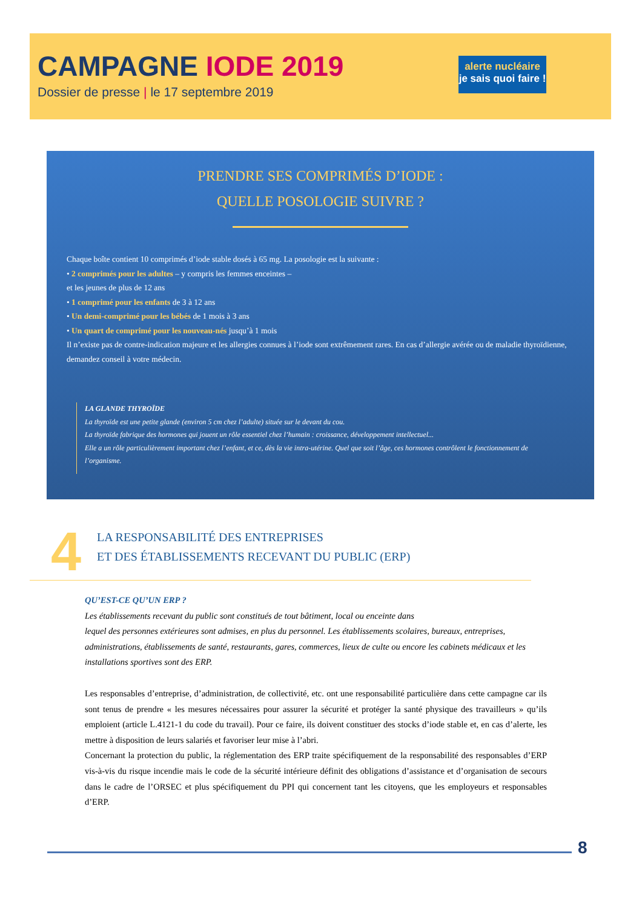CAMPAGNE IODE 2019
Dossier de presse | le 17 septembre 2019
alerte nucléaire
je sais quoi faire !
PRENDRE SES COMPRIMÉS D’IODE :
QUELLE POSOLOGIE SUIVRE ?
Chaque boîte contient 10 comprimés d’iode stable dosés à 65 mg. La posologie est la suivante :
• 2 comprimés pour les adultes – y compris les femmes enceintes –
et les jeunes de plus de 12 ans
• 1 comprimé pour les enfants de 3 à 12 ans
• Un demi-comprimé pour les bébés de 1 mois à 3 ans
• Un quart de comprimé pour les nouveau-nés jusqu’à 1 mois
Il n’existe pas de contre-indication majeure et les allergies connues à l’iode sont extrêmement rares. En cas d’allergie avérée ou de maladie thyroïdienne, demandez conseil à votre médecin.
LA GLANDE THYROÏDE
La thyroïde est une petite glande (environ 5 cm chez l’adulte) située sur le devant du cou.
La thyroïde fabrique des hormones qui jouent un rôle essentiel chez l’humain : croissance, développement intellectuel...
Elle a un rôle particulièrement important chez l’enfant, et ce, dès la vie intra-utérine. Quel que soit l’âge, ces hormones contrôlent le fonctionnement de l’organisme.
4
LA RESPONSABILITÉ DES ENTREPRISES
ET DES ÉTABLISSEMENTS RECEVANT DU PUBLIC (ERP)
QU’EST-CE QU’UN ERP ?
Les établissements recevant du public sont constitués de tout bâtiment, local ou enceinte dans
lequel des personnes extérieures sont admises, en plus du personnel. Les établissements scolaires, bureaux, entreprises, administrations, établissements de santé, restaurants, gares, commerces, lieux de culte ou encore les cabinets médicaux et les installations sportives sont des ERP.
Les responsables d’entreprise, d’administration, de collectivité, etc. ont une responsabilité particulière dans cette campagne car ils sont tenus de prendre « les mesures nécessaires pour assurer la sécurité et protéger la santé physique des travailleurs » qu’ils emploient (article L.4121-1 du code du travail). Pour ce faire, ils doivent constituer des stocks d’iode stable et, en cas d’alerte, les mettre à disposition de leurs salariés et favoriser leur mise à l’abri.
Concernant la protection du public, la réglementation des ERP traite spécifiquement de la responsabilité des responsables d’ERP vis-à-vis du risque incendie mais le code de la sécurité intérieure définit des obligations d’assistance et d’organisation de secours dans le cadre de l’ORSEC et plus spécifiquement du PPI qui concernent tant les citoyens, que les employeurs et responsables d’ERP.
8